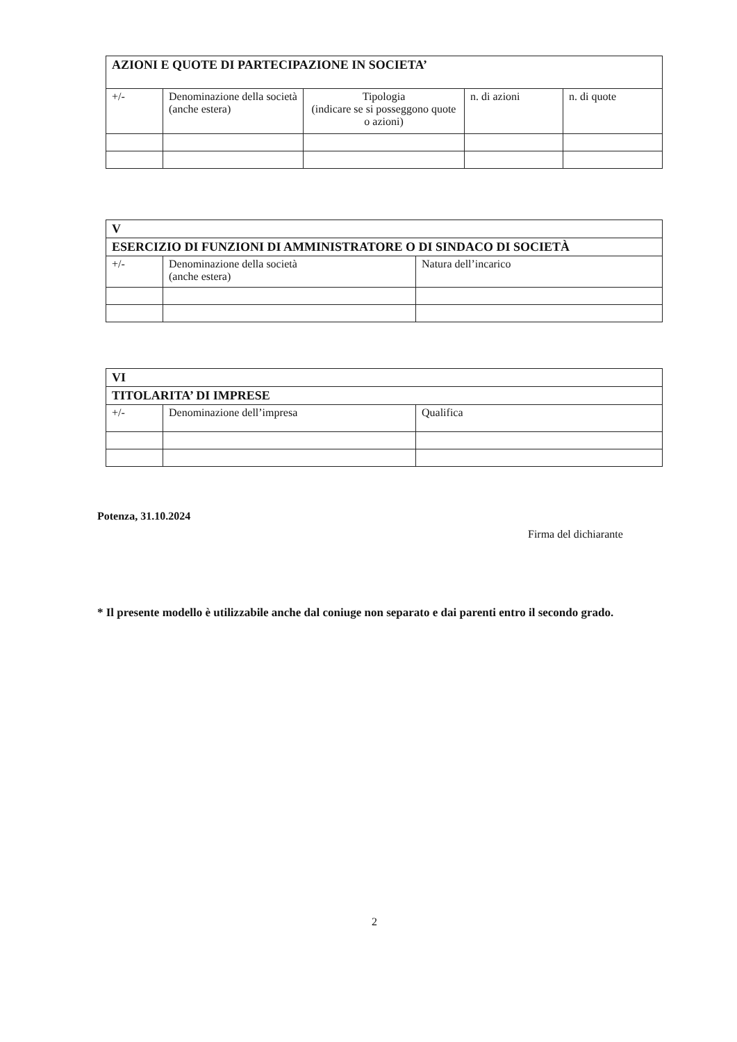| AZIONI E QUOTE DI PARTECIPAZIONE IN SOCIETA’ | | | | |
| --- | --- | --- | --- | --- |
| +/- | Denominazione della società (anche estera) | Tipologia (indicare se si posseggono quote o azioni) | n. di azioni | n. di quote |
| V | | |
| --- | --- | --- |
| ESERCIZIO DI FUNZIONI DI AMMINISTRATORE O DI SINDACO DI SOCIETÀ | | |
| +/- | Denominazione della società (anche estera) | Natura dell’incarico |
| VI | | |
| --- | --- | --- |
| TITOLARITA’ DI IMPRESE | | |
| +/- | Denominazione dell’impresa | Qualifica |
Potenza, 31.10.2024
Firma del dichiarante
* Il presente modello è utilizzabile anche dal coniuge non separato e dai parenti entro il secondo grado.
2